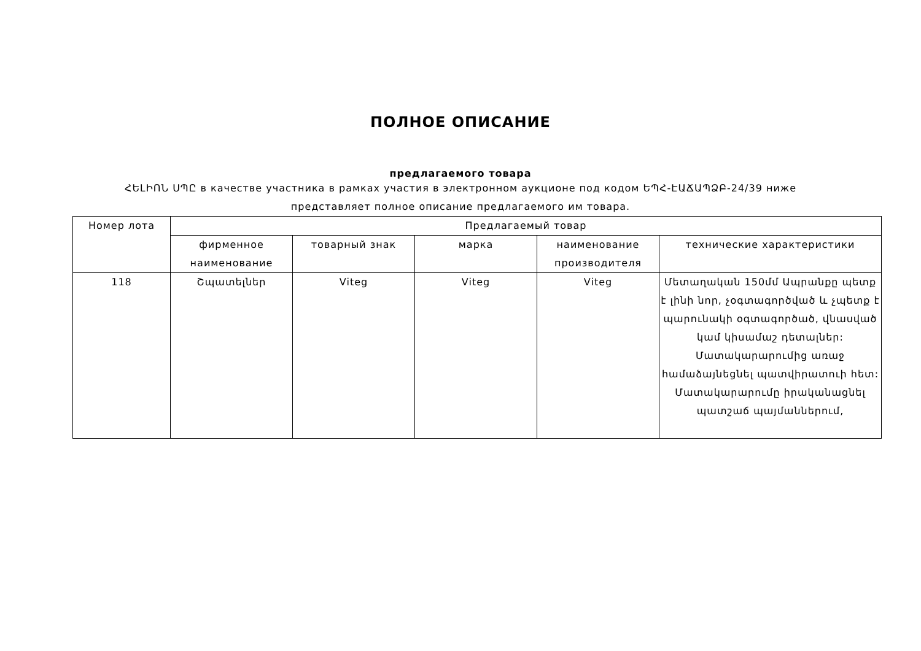ПОЛНОЕ ОПИСАНИЕ
предлагаемого товара
ՀԵԼԻՈՆ ՍՊԸ в качестве участника в рамках участия в электронном аукционе под кодом ԵՊՀ-ԷԱՃԱՊՁԲ-24/39 ниже представляет полное описание предлагаемого им товара.
| Номер лота | Предлагаемый товар | | | | |
| --- | --- | --- | --- | --- | --- |
| | фирменное наименование | товарный знак | марка | наименование производителя | технические характеристики |
| 118 | Շպատելներ | Viteg | Viteg | Viteg | Մետաղական 150մմ Ապրանքը պետք է լինի նոր, չօգտագործված և չպետք է պարունակի օգտագործած, վնասված կամ կիսամաշ դետալներ: Մատակարարումից առաջ համաձայնեցնել պատվիրատուի հետ: Մատակարարումը իրականացնել պատշաճ պայմաններում, |